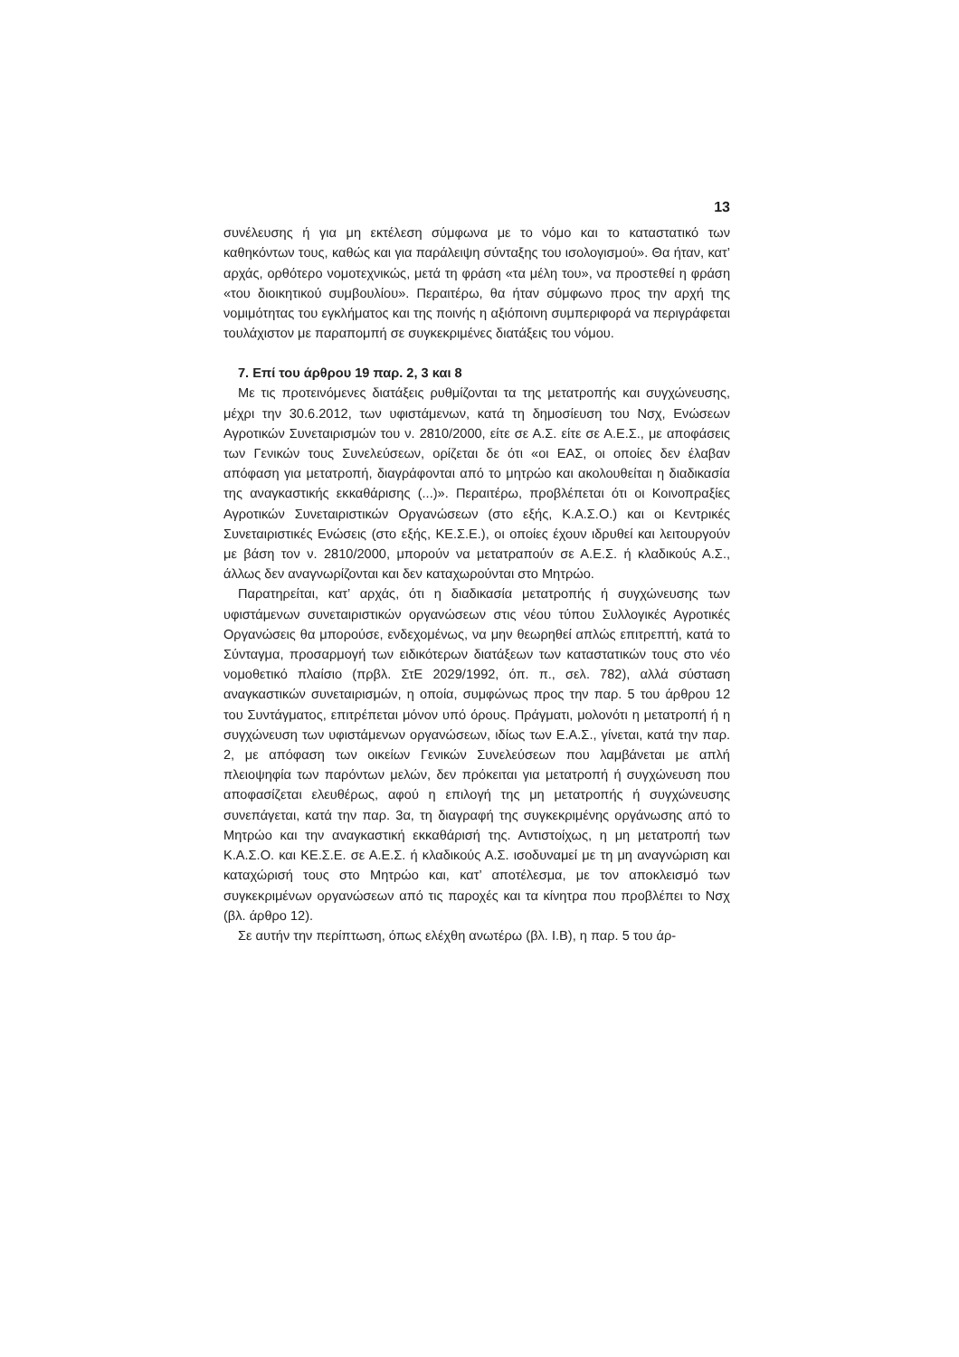13
συνέλευσης ή για μη εκτέλεση σύμφωνα με το νόμο και το καταστατικό των καθηκόντων τους, καθώς και για παράλειψη σύνταξης του ισολογισμού». Θα ήταν, κατ’ αρχάς, ορθότερο νομοτεχνικώς, μετά τη φράση «τα μέλη του», να προστεθεί η φράση «του διοικητικού συμβουλίου». Περαιτέρω, θα ήταν σύμφωνο προς την αρχή της νομιμότητας του εγκλήματος και της ποινής η αξιόποινη συμπεριφορά να περιγράφεται τουλάχιστον με παραπομπή σε συγκεκριμένες διατάξεις του νόμου.
7. Επί του άρθρου 19 παρ. 2, 3 και 8
Με τις προτεινόμενες διατάξεις ρυθμίζονται τα της μετατροπής και συγχώνευσης, μέχρι την 30.6.2012, των υφιστάμενων, κατά τη δημοσίευση του Νσχ, Ενώσεων Αγροτικών Συνεταιρισμών του ν. 2810/2000, είτε σε Α.Σ. είτε σε Α.Ε.Σ., με αποφάσεις των Γενικών τους Συνελεύσεων, ορίζεται δε ότι «οι ΕΑΣ, οι οποίες δεν έλαβαν απόφαση για μετατροπή, διαγράφονται από το μητρώο και ακολουθείται η διαδικασία της αναγκαστικής εκκαθάρισης (...)». Περαιτέρω, προβλέπεται ότι οι Κοινοπραξίες Αγροτικών Συνεταιριστικών Οργανώσεων (στο εξής, Κ.Α.Σ.Ο.) και οι Κεντρικές Συνεταιριστικές Ενώσεις (στο εξής, ΚΕ.Σ.Ε.), οι οποίες έχουν ιδρυθεί και λειτουργούν με βάση τον ν. 2810/2000, μπορούν να μετατραπούν σε Α.Ε.Σ. ή κλαδικούς Α.Σ., άλλως δεν αναγνωρίζονται και δεν καταχωρούνται στο Μητρώο.
Παρατηρείται, κατ’ αρχάς, ότι η διαδικασία μετατροπής ή συγχώνευσης των υφιστάμενων συνεταιριστικών οργανώσεων στις νέου τύπου Συλλογικές Αγροτικές Οργανώσεις θα μπορούσε, ενδεχομένως, να μην θεωρηθεί απλώς επιτρεπτή, κατά το Σύνταγμα, προσαρμογή των ειδικότερων διατάξεων των καταστατικών τους στο νέο νομοθετικό πλαίσιο (πρβλ. ΣτΕ 2029/1992, όπ. π., σελ. 782), αλλά σύσταση αναγκαστικών συνεταιρισμών, η οποία, συμφώνως προς την παρ. 5 του άρθρου 12 του Συντάγματος, επιτρέπεται μόνον υπό όρους. Πράγματι, μολονότι η μετατροπή ή η συγχώνευση των υφιστάμενων οργανώσεων, ιδίως των Ε.Α.Σ., γίνεται, κατά την παρ. 2, με απόφαση των οικείων Γενικών Συνελεύσεων που λαμβάνεται με απλή πλειοψηφία των παρόντων μελών, δεν πρόκειται για μετατροπή ή συγχώνευση που αποφασίζεται ελευθέρως, αφού η επιλογή της μη μετατροπής ή συγχώνευσης συνεπάγεται, κατά την παρ. 3α, τη διαγραφή της συγκεκριμένης οργάνωσης από το Μητρώο και την αναγκαστική εκκαθάρισή της. Αντιστοίχως, η μη μετατροπή των Κ.Α.Σ.Ο. και ΚΕ.Σ.Ε. σε Α.Ε.Σ. ή κλαδικούς Α.Σ. ισοδυναμεί με τη μη αναγνώριση και καταχώρισή τους στο Μητρώο και, κατ’ αποτέλεσμα, με τον αποκλεισμό των συγκεκριμένων οργανώσεων από τις παροχές και τα κίνητρα που προβλέπει το Νσχ (βλ. άρθρο 12).
Σε αυτήν την περίπτωση, όπως ελέχθη ανωτέρω (βλ. Ι.Β), η παρ. 5 του άρ-